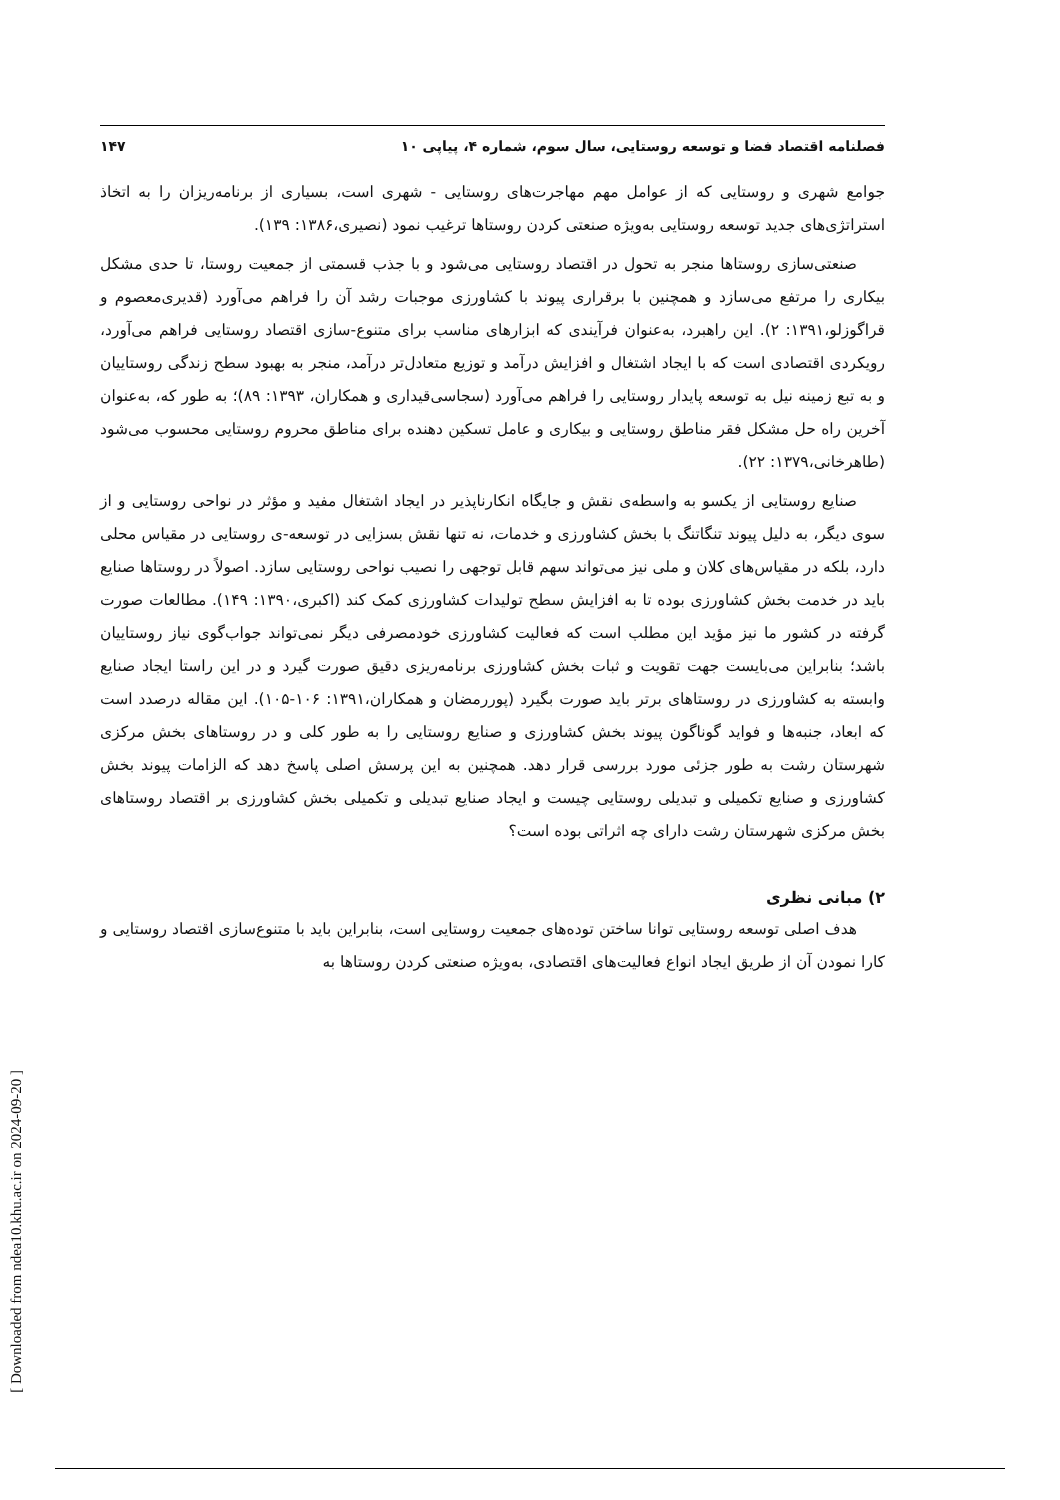فصلنامه اقتصاد فضا و توسعه روستایی، سال سوم، شماره ۴، پیاپی ۱۰ ۱۴۷
جوامع شهری و روستایی که از عوامل مهم مهاجرت‌های روستایی - شهری است، بسیاری از برنامه‌ریزان را به اتخاذ استراتژی‌های جدید توسعه روستایی به‌ویژه صنعتی کردن روستاها ترغیب نمود (نصیری،۱۳۸۶: ۱۳۹).
صنعتی‌سازی روستاها منجر به تحول در اقتصاد روستایی می‌شود و با جذب قسمتی از جمعیت روستا، تا حدی مشکل بیکاری را مرتفع می‌سازد و همچنین با برقراری پیوند با کشاورزی موجبات رشد آن را فراهم می‌آورد (قدیری‌معصوم و قراگوزلو،۱۳۹۱: ۲). این راهبرد، به‌عنوان فرآیندی که ابزارهای مناسب برای متنوع-سازی اقتصاد روستایی فراهم می‌آورد، رویکردی اقتصادی است که با ایجاد اشتغال و افزایش درآمد و توزیع متعادل‌تر درآمد، منجر به بهبود سطح زندگی روستاییان و به تبع زمینه نیل به توسعه پایدار روستایی را فراهم می‌آورد (سجاسی‌قیداری و همکاران، ۱۳۹۳: ۸۹)؛ به طور که، به‌عنوان آخرین راه حل مشکل فقر مناطق روستایی و بیکاری و عامل تسکین دهنده برای مناطق محروم روستایی محسوب می‌شود (طاهرخانی،۱۳۷۹: ۲۲).
صنایع روستایی از یکسو به واسطه‌ی نقش و جایگاه انکارناپذیر در ایجاد اشتغال مفید و مؤثر در نواحی روستایی و از سوی دیگر، به دلیل پیوند تنگاتنگ با بخش کشاورزی و خدمات، نه تنها نقش بسزایی در توسعه-ی روستایی در مقیاس محلی دارد، بلکه در مقیاس‌های کلان و ملی نیز می‌تواند سهم قابل توجهی را نصیب نواحی روستایی سازد. اصولاً در روستاها صنایع باید در خدمت بخش کشاورزی بوده تا به افزایش سطح تولیدات کشاورزی کمک کند (اکبری،۱۳۹۰: ۱۴۹). مطالعات صورت گرفته در کشور ما نیز مؤید این مطلب است که فعالیت کشاورزی خودمصرفی دیگر نمی‌تواند جواب‌گوی نیاز روستاییان باشد؛ بنابراین می‌بایست جهت تقویت و ثبات بخش کشاورزی برنامه‌ریزی دقیق صورت گیرد و در این راستا ایجاد صنایع وابسته به کشاورزی در روستاهای برتر باید صورت بگیرد (پوررمضان و همکاران،۱۳۹۱: ۱۰۶-۱۰۵). این مقاله درصدد است که ابعاد، جنبه‌ها و فواید گوناگون پیوند بخش کشاورزی و صنایع روستایی را به طور کلی و در روستاهای بخش مرکزی شهرستان رشت به طور جزئی مورد بررسی قرار دهد. همچنین به این پرسش اصلی پاسخ دهد که الزامات پیوند بخش کشاورزی و صنایع تکمیلی و تبدیلی روستایی چیست و ایجاد صنایع تبدیلی و تکمیلی بخش کشاورزی بر اقتصاد روستاهای بخش مرکزی شهرستان رشت دارای چه اثراتی بوده است؟
۲) مبانی نظری
هدف اصلی توسعه روستایی توانا ساختن توده‌های جمعیت روستایی است، بنابراین باید با متنوع‌سازی اقتصاد روستایی و کارا نمودن آن از طریق ایجاد انواع فعالیت‌های اقتصادی، به‌ویژه صنعتی کردن روستاها به
[ Downloaded from ndea10.khu.ac.ir on 2024-09-20 ]